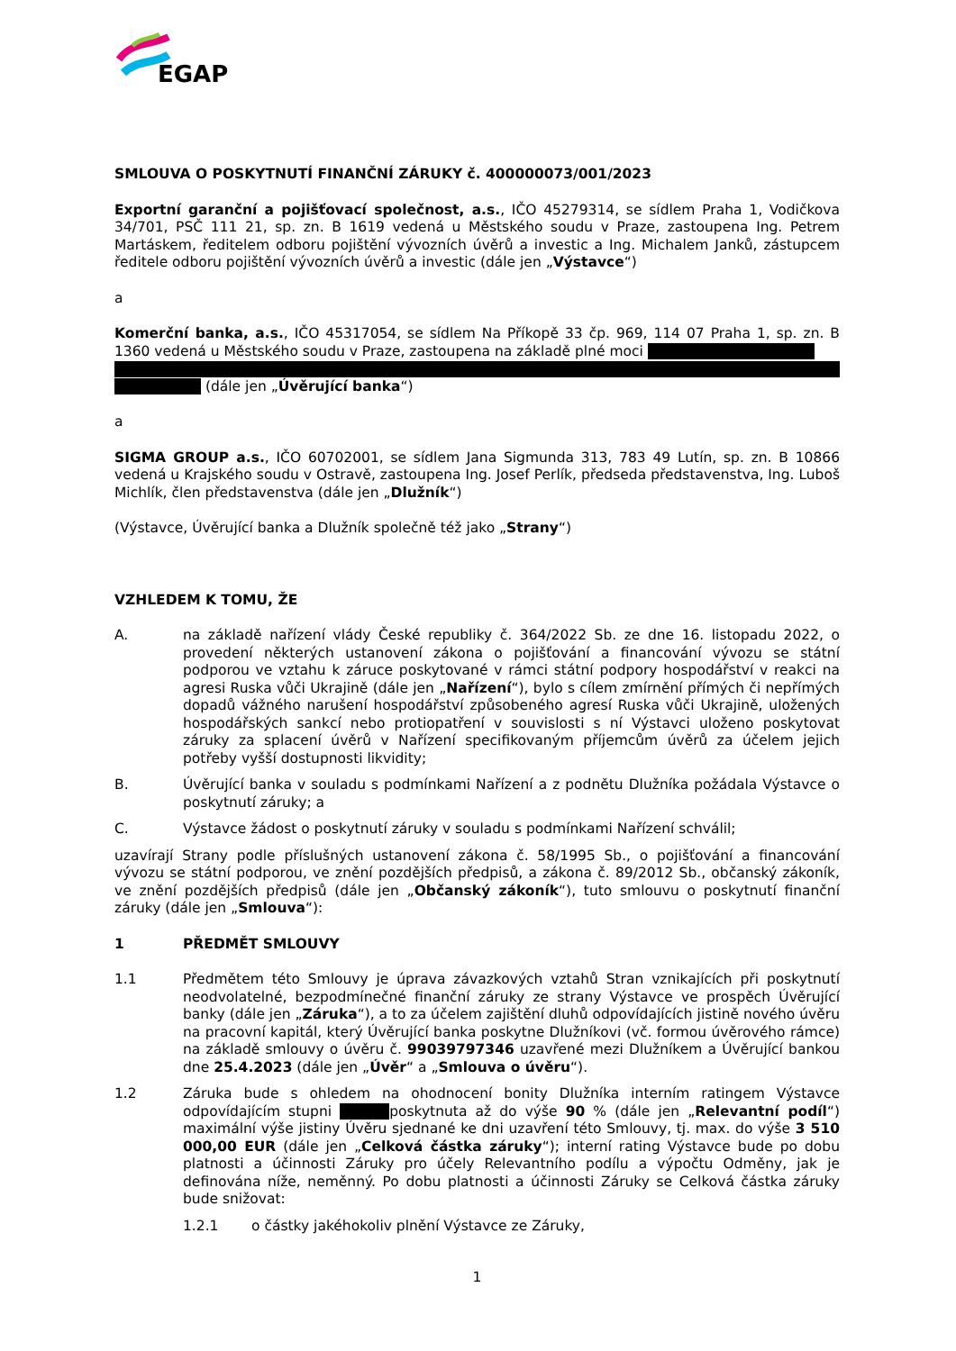EGAP
SMLOUVA O POSKYTNUTÍ FINANČNÍ ZÁRUKY č. 400000073/001/2023
Exportní garanční a pojišťovací společnost, a.s., IČO 45279314, se sídlem Praha 1, Vodičkova 34/701, PSČ 111 21, sp. zn. B 1619 vedená u Městského soudu v Praze, zastoupena Ing. Petrem Martáskem, ředitelem odboru pojištění vývozních úvěrů a investic a Ing. Michalem Janků, zástupcem ředitele odboru pojištění vývozních úvěrů a investic (dále jen „Výstavce“)
a
Komerční banka, a.s., IČO 45317054, se sídlem Na Příkopě 33 čp. 969, 114 07 Praha 1, sp. zn. B 1360 vedená u Městského soudu v Praze, zastoupena na základě plné moci
(dále jen „Úvěrující banka“)
a
SIGMA GROUP a.s., IČO 60702001, se sídlem Jana Sigmunda 313, 783 49 Lutín, sp. zn. B 10866 vedená u Krajského soudu v Ostravě, zastoupena Ing. Josef Perlík, předseda představenstva, Ing. Luboš Michlík, člen představenstva (dále jen „Dlužník“)
(Výstavce, Úvěrující banka a Dlužník společně též jako „Strany“)
VZHLEDEM K TOMU, ŽE
A. na základě nařízení vlády České republiky č. 364/2022 Sb. ze dne 16. listopadu 2022, o provedení některých ustanovení zákona o pojišťování a financování vývozu se státní podporou ve vztahu k záruce poskytované v rámci státní podpory hospodářství v reakci na agresi Ruska vůči Ukrajině (dále jen „Nařízení“), bylo s cílem zmírnění přímých či nepřímých dopadů vážného narušení hospodářství způsobeného agresí Ruska vůči Ukrajině, uložených hospodářských sankcí nebo protiopatření v souvislosti s ní Výstavci uloženo poskytovat záruky za splacení úvěrů v Nařízení specifikovaným příjemcům úvěrů za účelem jejich potřeby vyšší dostupnosti likvidity;
B. Úvěrující banka v souladu s podmínkami Nařízení a z podnětu Dlužníka požádala Výstavce o poskytnutí záruky; a
C. Výstavce žádost o poskytnutí záruky v souladu s podmínkami Nařízení schválil;
uzavírají Strany podle příslušných ustanovení zákona č. 58/1995 Sb., o pojišťování a financování vývozu se státní podporou, ve znění pozdějších předpisů, a zákona č. 89/2012 Sb., občanský zákoník, ve znění pozdějších předpisů (dále jen „Občanský zákoník“), tuto smlouvu o poskytnutí finanční záruky (dále jen „Smlouva“):
1 PŘEDMĚT SMLOUVY
1.1 Předmětem této Smlouvy je úprava závazkových vztahů Stran vznikajících při poskytnutí neodvolatelné, bezpodmínečné finanční záruky ze strany Výstavce ve prospěch Úvěrující banky (dále jen „Záruka“), a to za účelem zajištění dluhů odpovídajících jistině nového úvěru na pracovní kapitál, který Úvěrující banka poskytne Dlužníkovi (vč. formou úvěrového rámce) na základě smlouvy o úvěru č. 99039797346 uzavřené mezi Dlužníkem a Úvěrující bankou dne 25.4.2023 (dále jen „Úvěr“ a „Smlouva o úvěru“).
1.2 Záruka bude s ohledem na ohodnocení bonity Dlužníka interním ratingem Výstavce odpovídajícím stupni poskytnuta až do výše 90 % (dále jen „Relevantní podíl“) maximální výše jistiny Úvěru sjednané ke dni uzavření této Smlouvy, tj. max. do výše 3 510 000,00 EUR (dále jen „Celková částka záruky“); interní rating Výstavce bude po dobu platnosti a účinnosti Záruky pro účely Relevantního podílu a výpočtu Odměny, jak je definována níže, neměnný. Po dobu platnosti a účinnosti Záruky se Celková částka záruky bude snižovat:
1.2.1 o částky jakéhokoliv plnění Výstavce ze Záruky,
1